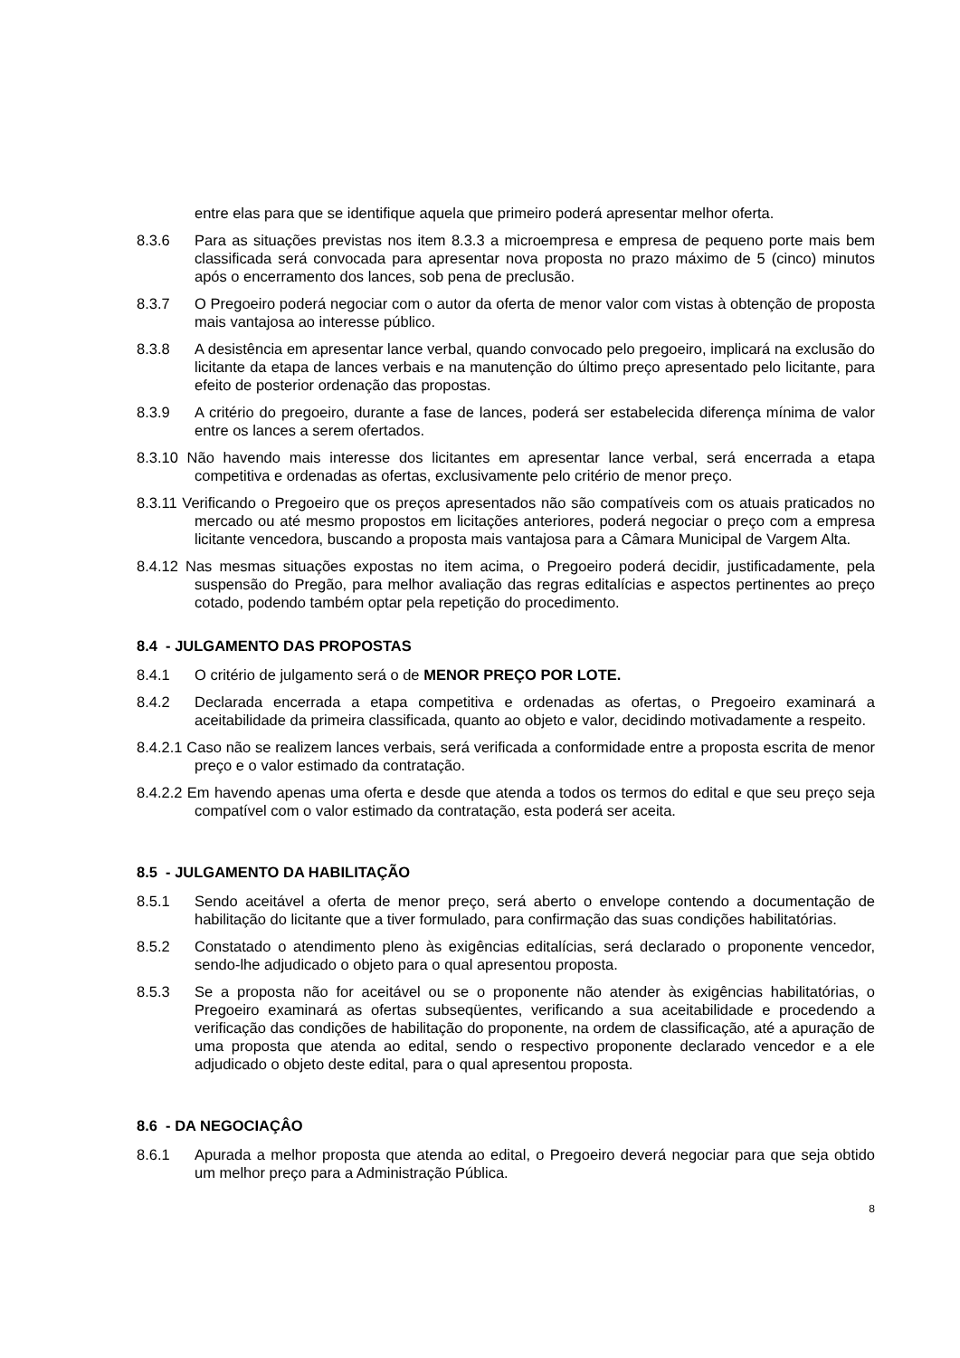entre elas para que se identifique aquela que primeiro poderá apresentar melhor oferta.
8.3.6 Para as situações previstas nos item 8.3.3 a microempresa e empresa de pequeno porte mais bem classificada será convocada para apresentar nova proposta no prazo máximo de 5 (cinco) minutos após o encerramento dos lances, sob pena de preclusão.
8.3.7 O Pregoeiro poderá negociar com o autor da oferta de menor valor com vistas à obtenção de proposta mais vantajosa ao interesse público.
8.3.8 A desistência em apresentar lance verbal, quando convocado pelo pregoeiro, implicará na exclusão do licitante da etapa de lances verbais e na manutenção do último preço apresentado pelo licitante, para efeito de posterior ordenação das propostas.
8.3.9 A critério do pregoeiro, durante a fase de lances, poderá ser estabelecida diferença mínima de valor entre os lances a serem ofertados.
8.3.10 Não havendo mais interesse dos licitantes em apresentar lance verbal, será encerrada a etapa competitiva e ordenadas as ofertas, exclusivamente pelo critério de menor preço.
8.3.11 Verificando o Pregoeiro que os preços apresentados não são compatíveis com os atuais praticados no mercado ou até mesmo propostos em licitações anteriores, poderá negociar o preço com a empresa licitante vencedora, buscando a proposta mais vantajosa para a Câmara Municipal de Vargem Alta.
8.4.12 Nas mesmas situações expostas no item acima, o Pregoeiro poderá decidir, justificadamente, pela suspensão do Pregão, para melhor avaliação das regras editalícias e aspectos pertinentes ao preço cotado, podendo também optar pela repetição do procedimento.
8.4 - JULGAMENTO DAS PROPOSTAS
8.4.1 O critério de julgamento será o de MENOR PREÇO POR LOTE.
8.4.2 Declarada encerrada a etapa competitiva e ordenadas as ofertas, o Pregoeiro examinará a aceitabilidade da primeira classificada, quanto ao objeto e valor, decidindo motivadamente a respeito.
8.4.2.1 Caso não se realizem lances verbais, será verificada a conformidade entre a proposta escrita de menor preço e o valor estimado da contratação.
8.4.2.2 Em havendo apenas uma oferta e desde que atenda a todos os termos do edital e que seu preço seja compatível com o valor estimado da contratação, esta poderá ser aceita.
8.5 - JULGAMENTO DA HABILITAÇÃO
8.5.1 Sendo aceitável a oferta de menor preço, será aberto o envelope contendo a documentação de habilitação do licitante que a tiver formulado, para confirmação das suas condições habilitatórias.
8.5.2 Constatado o atendimento pleno às exigências editalícias, será declarado o proponente vencedor, sendo-lhe adjudicado o objeto para o qual apresentou proposta.
8.5.3 Se a proposta não for aceitável ou se o proponente não atender às exigências habilitatórias, o Pregoeiro examinará as ofertas subseqüentes, verificando a sua aceitabilidade e procedendo a verificação das condições de habilitação do proponente, na ordem de classificação, até a apuração de uma proposta que atenda ao edital, sendo o respectivo proponente declarado vencedor e a ele adjudicado o objeto deste edital, para o qual apresentou proposta.
8.6 - DA NEGOCIAÇÂO
8.6.1 Apurada a melhor proposta que atenda ao edital, o Pregoeiro deverá negociar para que seja obtido um melhor preço para a Administração Pública.
8